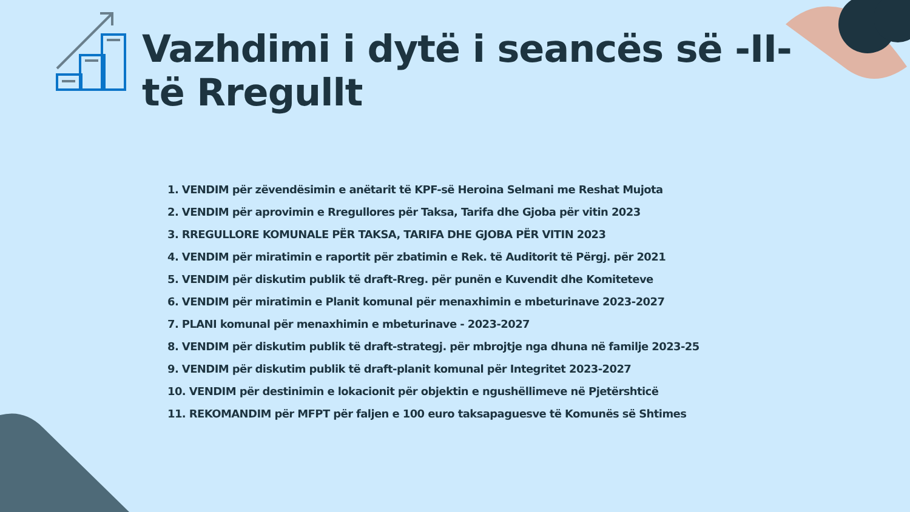Vazhdimi i dytë i seancës së -II-të Rregullt
1. VENDIM për zëvendësimin e anëtarit të KPF-së Heroina Selmani me Reshat Mujota
2. VENDIM për aprovimin e Rregullores për Taksa, Tarifa dhe Gjoba për vitin 2023
3. RREGULLORE KOMUNALE PËR TAKSA, TARIFA DHE GJOBA PËR VITIN 2023
4. VENDIM për miratimin e raportit për zbatimin e Rek. të Auditorit të Përgj. për 2021
5. VENDIM për diskutim publik të draft-Rreg. për punën e Kuvendit dhe Komiteteve
6. VENDIM për miratimin e Planit komunal për menaxhimin e mbeturinave 2023-2027
7. PLANI komunal për menaxhimin e mbeturinave - 2023-2027
8. VENDIM për diskutim publik të draft-strategj. për mbrojtje nga dhuna në familje 2023-25
9. VENDIM për diskutim publik të draft-planit komunal për Integritet 2023-2027
10. VENDIM për destinimin e lokacionit për objektin e ngushëllimeve në Pjetërshticë
11. REKOMANDIM për MFPT për faljen e 100 euro taksapaguesve të Komunës së Shtimes